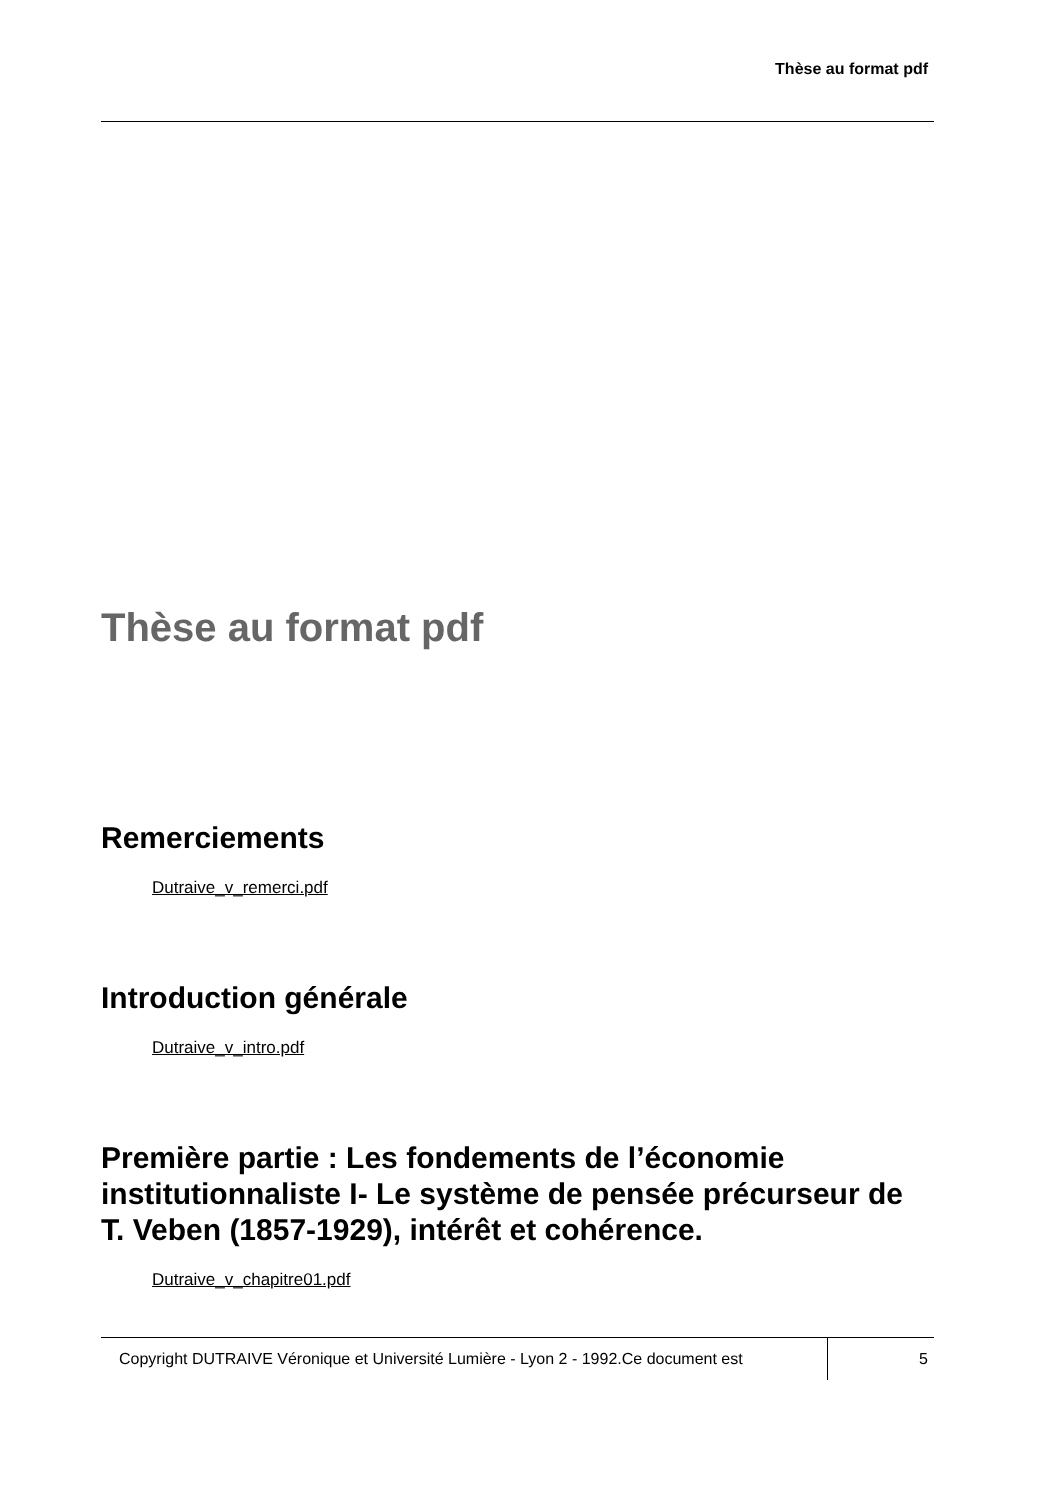Thèse au format pdf
Thèse au format pdf
Remerciements
Dutraive_v_remerci.pdf
Introduction générale
Dutraive_v_intro.pdf
Première partie : Les fondements de l’économie institutionnaliste I- Le système de pensée précurseur de T. Veben (1857-1929), intérêt et cohérence.
Dutraive_v_chapitre01.pdf
Copyright DUTRAIVE Véronique et Université Lumière - Lyon 2 - 1992.Ce document est
5